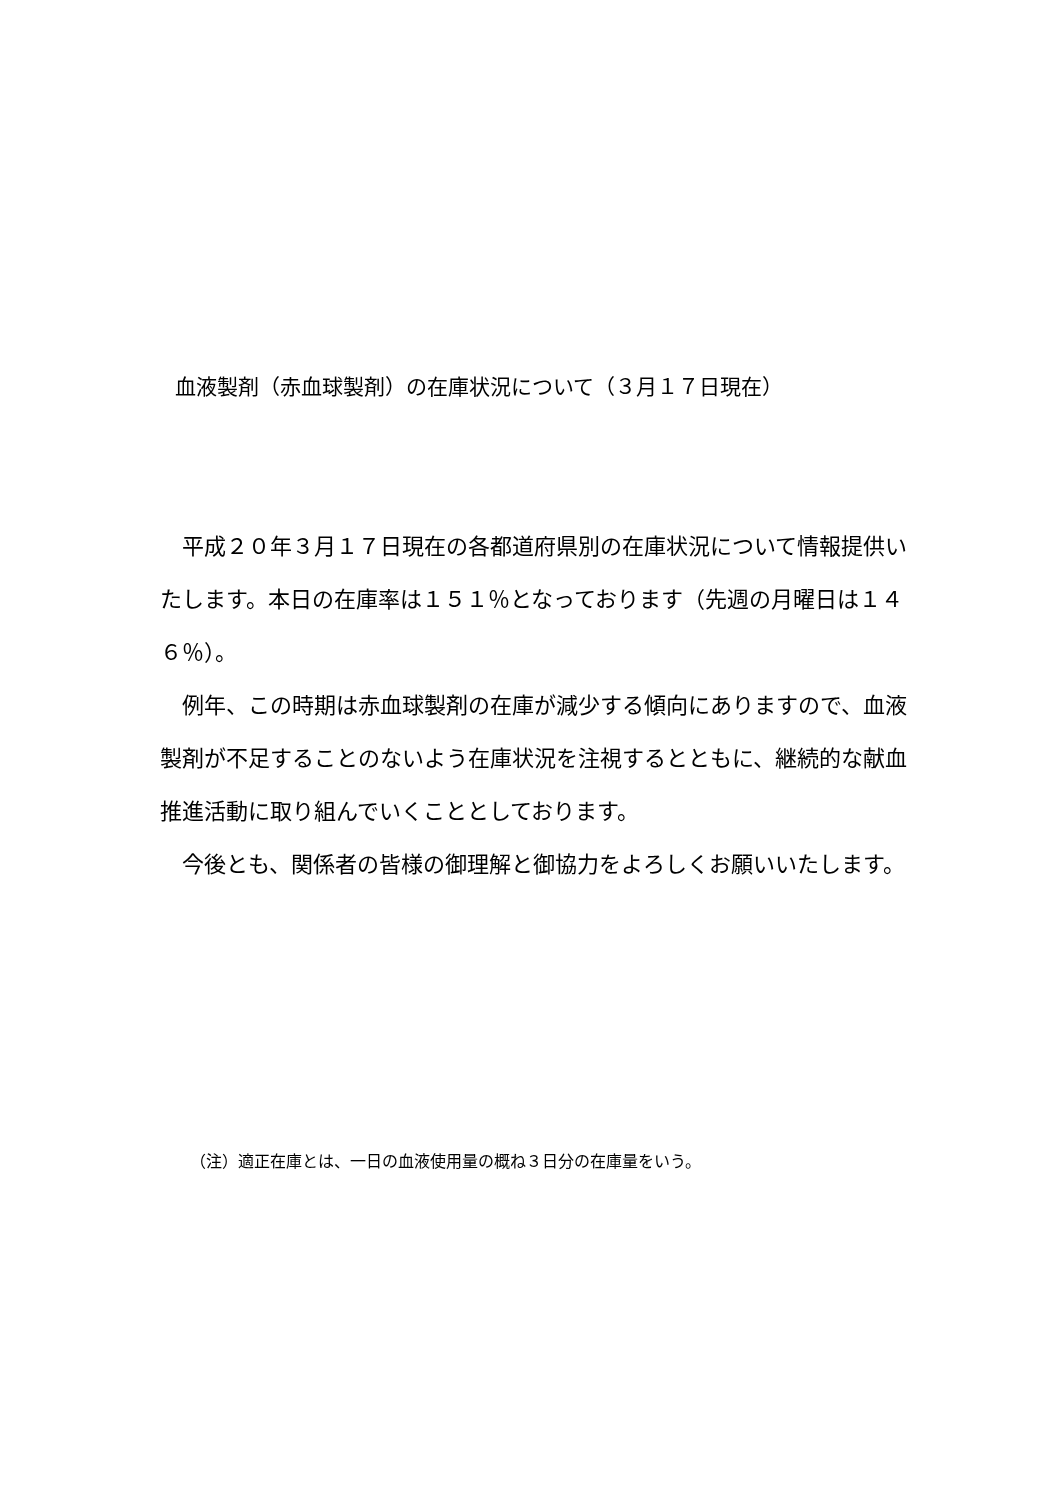血液製剤（赤血球製剤）の在庫状況について（３月１７日現在）
平成２０年３月１７日現在の各都道府県別の在庫状況について情報提供いたします。本日の在庫率は１５１％となっております（先週の月曜日は１４６％）。
例年、この時期は赤血球製剤の在庫が減少する傾向にありますので、血液製剤が不足することのないよう在庫状況を注視するとともに、継続的な献血推進活動に取り組んでいくこととしております。
今後とも、関係者の皆様の御理解と御協力をよろしくお願いいたします。
（注）適正在庫とは、一日の血液使用量の概ね３日分の在庫量をいう。